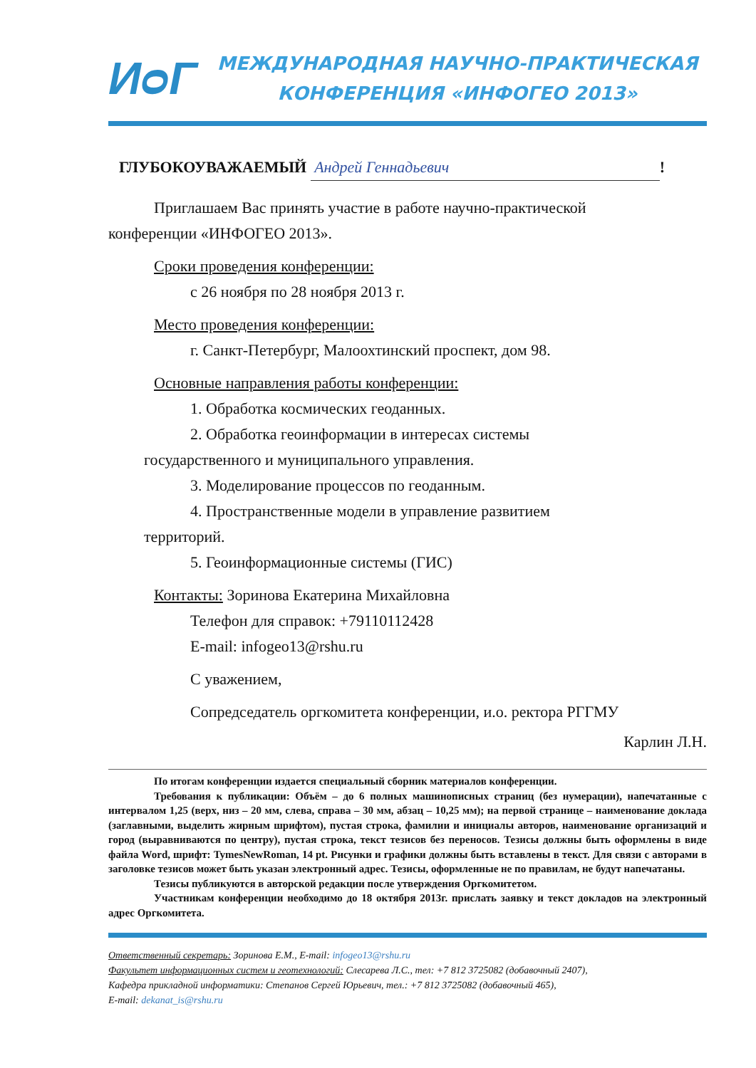ИᴑГ
МЕЖДУНАРОДНАЯ НАУЧНО-ПРАКТИЧЕСКАЯ
КОНФЕРЕНЦИЯ «ИНФОГЕО 2013»
ГЛУБОКОУВАЖАЕМЫЙ Андрей Геннадьевич!
Приглашаем Вас принять участие в работе научно-практической
конференции «ИНФОГЕО 2013».
Сроки проведения конференции:
с 26 ноября по 28 ноября 2013 г.
Место проведения конференции:
г. Санкт-Петербург, Малоохтинский проспект, дом 98.
Основные направления работы конференции:
1. Обработка космических геоданных.
2. Обработка геоинформации в интересах системы
государственного и муниципального управления.
3. Моделирование процессов по геоданным.
4. Пространственные модели в управление развитием
территорий.
5. Геоинформационные системы (ГИС)
Контакты: Зоринова Екатерина Михайловна
Телефон для справок: +79110112428
E-mail: infogeo13@rshu.ru
С уважением,
Сопредседатель оргкомитета конференции, и.о. ректора РГГМУ
Карлин Л.Н.
По итогам конференции издается специальный сборник материалов конференции.
Требования к публикации: Объём – до 6 полных машинописных страниц (без нумерации), напечатанные с интервалом 1,25 (верх, низ – 20 мм, слева, справа – 30 мм, абзац – 10,25 мм); на первой странице – наименование доклада (заглавными, выделить жирным шрифтом), пустая строка, фамилии и инициалы авторов, наименование организаций и город (выравниваются по центру), пустая строка, текст тезисов без переносов. Тезисы должны быть оформлены в виде файла Word, шрифт: TymesNewRoman, 14 pt. Рисунки и графики должны быть вставлены в текст. Для связи с авторами в заголовке тезисов может быть указан электронный адрес. Тезисы, оформленные не по правилам, не будут напечатаны.
Тезисы публикуются в авторской редакции после утверждения Оргкомитетом.
Участникам конференции необходимо до 18 октября 2013г. прислать заявку и текст докладов на электронный адрес Оргкомитета.
Ответственный секретарь: Зоринова Е.М., E-mail: infogeo13@rshu.ru
Факультет информационных систем и геотехнологий: Слесарева Л.С., тел: +7 812 3725082 (добавочный 2407),
Кафедра прикладной информатики: Степанов Сергей Юрьевич, тел.: +7 812 3725082 (добавочный 465),
E-mail: dekanat_is@rshu.ru